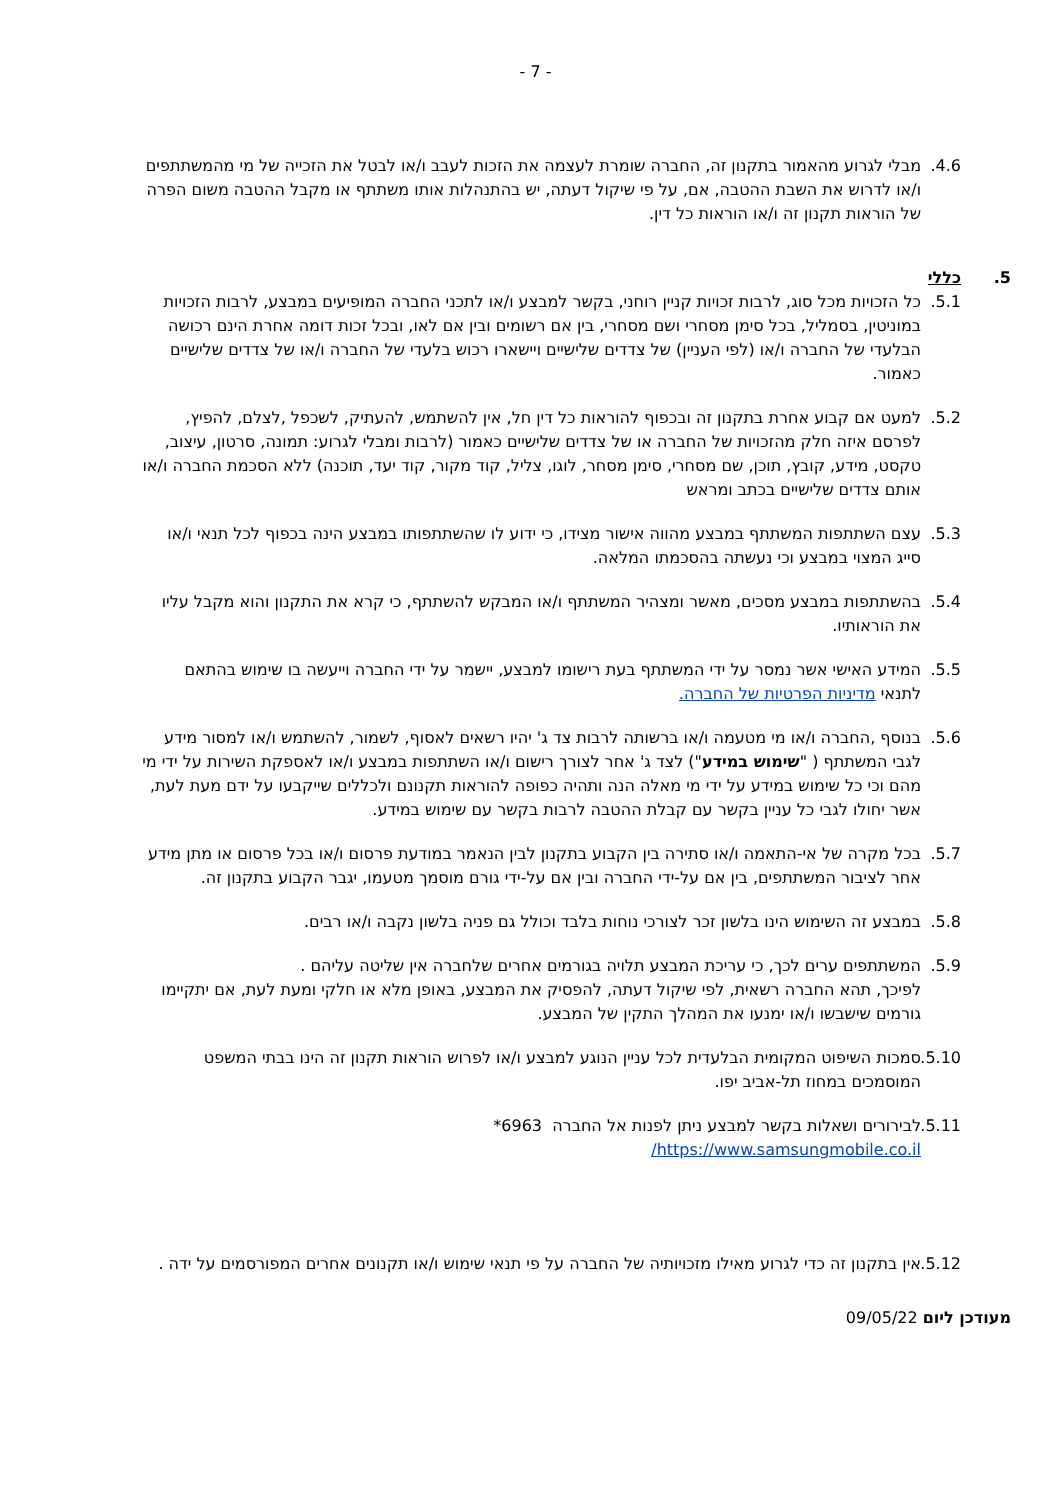- 7 -
4.6. מבלי לגרוע מהאמור בתקנון זה, החברה שומרת לעצמה את הזכות לעבב ו/או לבטל את הזכייה של מי מהמשתתפים ו/או לדרוש את השבת ההטבה, אם, על פי שיקול דעתה, יש בהתנהלות אותו משתתף או מקבל ההטבה משום הפרה של הוראות תקנון זה ו/או הוראות כל דין.
5. כללי
5.1. כל הזכויות מכל סוג, לרבות זכויות קניין רוחני, בקשר למבצע ו/או לתכני החברה המופיעים במבצע, לרבות הזכויות במוניטין, בסמליל, בכל סימן מסחרי ושם מסחרי, בין אם רשומים ובין אם לאו, ובכל זכות דומה אחרת הינם רכושה הבלעדי של החברה ו/או (לפי העניין) של צדדים שלישיים ויישארו רכוש בלעדי של החברה ו/או של צדדים שלישיים כאמור.
5.2. למעט אם קבוע אחרת בתקנון זה ובכפוף להוראות כל דין חל, אין להשתמש, להעתיק, לשכפל ,לצלם, להפיץ, לפרסם איזה חלק מהזכויות של החברה או של צדדים שלישיים כאמור (לרבות ומבלי לגרוע: תמונה, סרטון, עיצוב, טקסט, מידע, קובץ, תוכן, שם מסחרי, סימן מסחר, לוגו, צליל, קוד מקור, קוד יעד, תוכנה) ללא הסכמת החברה ו/או אותם צדדים שלישיים בכתב ומראש
5.3. עצם השתתפות המשתתף במבצע מהווה אישור מצידו, כי ידוע לו שהשתתפותו במבצע הינה בכפוף לכל תנאי ו/או סייג המצוי במבצע וכי נעשתה בהסכמתו המלאה.
5.4. בהשתתפות במבצע מסכים, מאשר ומצהיר המשתתף ו/או המבקש להשתתף, כי קרא את התקנון והוא מקבל עליו את הוראותיו.
5.5. המידע האישי אשר נמסר על ידי המשתתף בעת רישומו למבצע, יישמר על ידי החברה וייעשה בו שימוש בהתאם לתנאי מדיניות הפרטיות של החברה.
5.6. בנוסף ,החברה ו/או מי מטעמה ו/או ברשותה לרבות צד ג' יהיו רשאים לאסוף, לשמור, להשתמש ו/או למסור מידע לגבי המשתתף ( "שימוש במידע") לצד ג' אחר לצורך רישום ו/או השתתפות במבצע ו/או לאספקת השירות על ידי מי מהם וכי כל שימוש במידע על ידי מי מאלה הנה ותהיה כפופה להוראות תקנונם ולכללים שייקבעו על ידם מעת לעת, אשר יחולו לגבי כל עניין בקשר עם קבלת ההטבה לרבות בקשר עם שימוש במידע.
5.7. בכל מקרה של אי-התאמה ו/או סתירה בין הקבוע בתקנון לבין הנאמר במודעת פרסום ו/או בכל פרסום או מתן מידע אחר לציבור המשתתפים, בין אם על-ידי החברה ובין אם על-ידי גורם מוסמך מטעמו, יגבר הקבוע בתקנון זה.
5.8. במבצע זה השימוש הינו בלשון זכר לצורכי נוחות בלבד וכולל גם פניה בלשון נקבה ו/או רבים.
5.9. המשתתפים ערים לכך, כי עריכת המבצע תלויה בגורמים אחרים שלחברה אין שליטה עליהם .
לפיכך, תהא החברה רשאית, לפי שיקול דעתה, להפסיק את המבצע, באופן מלא או חלקי ומעת לעת, אם יתקיימו גורמים שישבשו ו/או ימנעו את המהלך התקין של המבצע.
5.10.
סמכות השיפוט המקומית הבלעדית לכל עניין הנוגע למבצע ו/או לפרוש הוראות תקנון זה הינו בבתי המשפט המוסמכים במחוז תל-אביב יפו.
5.11.
לבירורים ושאלות בקשר למבצע ניתן לפנות אל החברה 6963*
https://www.samsungmobile.co.il/
5.12.
אין בתקנון זה כדי לגרוע מאילו מזכויותיה של החברה על פי תנאי שימוש ו/או תקנונים אחרים המפורסמים על ידה .
מעודכן ליום 09/05/22